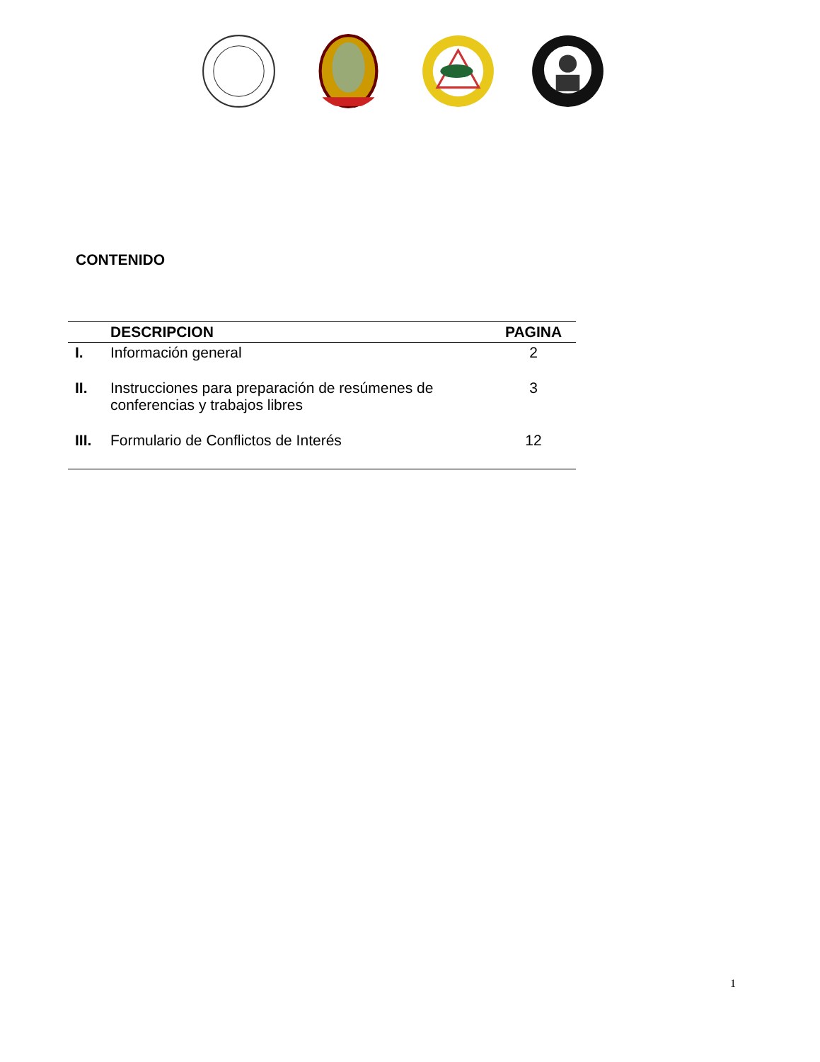CONTENIDO
| | DESCRIPCION | PAGINA |
| --- | --- | --- |
| I. | Información general | 2 |
| II. | Instrucciones para preparación de resúmenes de conferencias y trabajos libres | 3 |
| III. | Formulario de Conflictos de Interés | 12 |
1